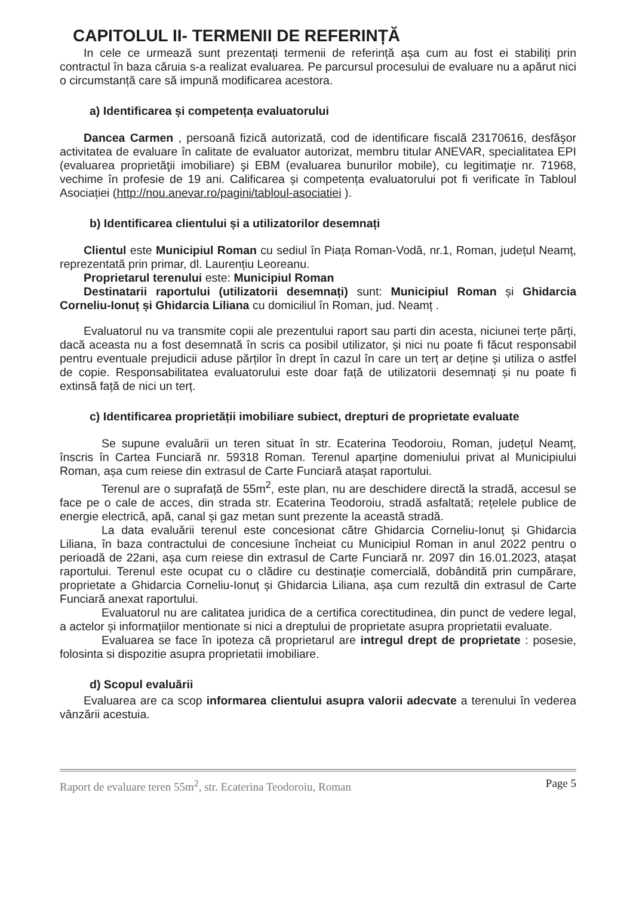CAPITOLUL II- TERMENII DE REFERINȚĂ
In cele ce urmează sunt prezentați termenii de referință așa cum au fost ei stabiliți prin contractul în baza căruia s-a realizat evaluarea. Pe parcursul procesului de evaluare nu a apărut nici o circumstanță care să impună modificarea acestora.
a) Identificarea și competența evaluatorului
Dancea Carmen , persoană fizică autorizată, cod de identificare fiscală 23170616, desfăşor activitatea de evaluare în calitate de evaluator autorizat, membru titular ANEVAR, specialitatea EPI (evaluarea proprietăţii imobiliare) şi EBM (evaluarea bunurilor mobile), cu legitimaţie nr. 71968, vechime în profesie de 19 ani. Calificarea și competența evaluatorului pot fi verificate în Tabloul Asociației (http://nou.anevar.ro/pagini/tabloul-asociatiei ).
b) Identificarea clientului și a utilizatorilor desemnați
Clientul este Municipiul Roman cu sediul în Piața Roman-Vodă, nr.1, Roman, județul Neamț, reprezentată prin primar, dl. Laurențiu Leoreanu.
Proprietarul terenului este: Municipiul Roman
Destinatarii raportului (utilizatorii desemnați) sunt: Municipiul Roman și Ghidarcia Corneliu-Ionuț și Ghidarcia Liliana cu domiciliul în Roman, jud. Neamț .
Evaluatorul nu va transmite copii ale prezentului raport sau parti din acesta, niciunei terțe părți, dacă aceasta nu a fost desemnată în scris ca posibil utilizator, și nici nu poate fi făcut responsabil pentru eventuale prejudicii aduse părților în drept în cazul în care un terț ar deține și utiliza o astfel de copie. Responsabilitatea evaluatorului este doar față de utilizatorii desemnați și nu poate fi extinsă față de nici un terț.
c) Identificarea proprietății imobiliare subiect, drepturi de proprietate evaluate
Se supune evaluării un teren situat în str. Ecaterina Teodoroiu, Roman, județul Neamț, înscris în Cartea Funciară nr. 59318 Roman. Terenul aparține domeniului privat al Municipiului Roman, așa cum reiese din extrasul de Carte Funciară atașat raportului.
Terenul are o suprafață de 55m<sup>2</sup>, este plan, nu are deschidere directă la stradă, accesul se face pe o cale de acces, din strada str. Ecaterina Teodoroiu, stradă asfaltată; rețelele publice de energie electrică, apă, canal și gaz metan sunt prezente la această stradă.
La data evaluării terenul este concesionat către Ghidarcia Corneliu-Ionuț și Ghidarcia Liliana, în baza contractului de concesiune încheiat cu Municipiul Roman in anul 2022 pentru o perioadă de 22ani, așa cum reiese din extrasul de Carte Funciară nr. 2097 din 16.01.2023, atașat raportului. Terenul este ocupat cu o clădire cu destinație comercială, dobândită prin cumpărare, proprietate a Ghidarcia Corneliu-Ionuț și Ghidarcia Liliana, așa cum rezultă din extrasul de Carte Funciară anexat raportului.
Evaluatorul nu are calitatea juridica de a certifica corectitudinea, din punct de vedere legal, a actelor și informațiilor mentionate si nici a dreptului de proprietate asupra proprietatii evaluate.
Evaluarea se face în ipoteza că proprietarul are intregul drept de proprietate : posesie, folosinta si dispozitie asupra proprietatii imobiliare.
d) Scopul evaluării
Evaluarea are ca scop informarea clientului asupra valorii adecvate a terenului în vederea vânzării acestuia.
Raport de evaluare teren 55m<sup>2</sup>, str. Ecaterina Teodoroiu, Roman Page 5